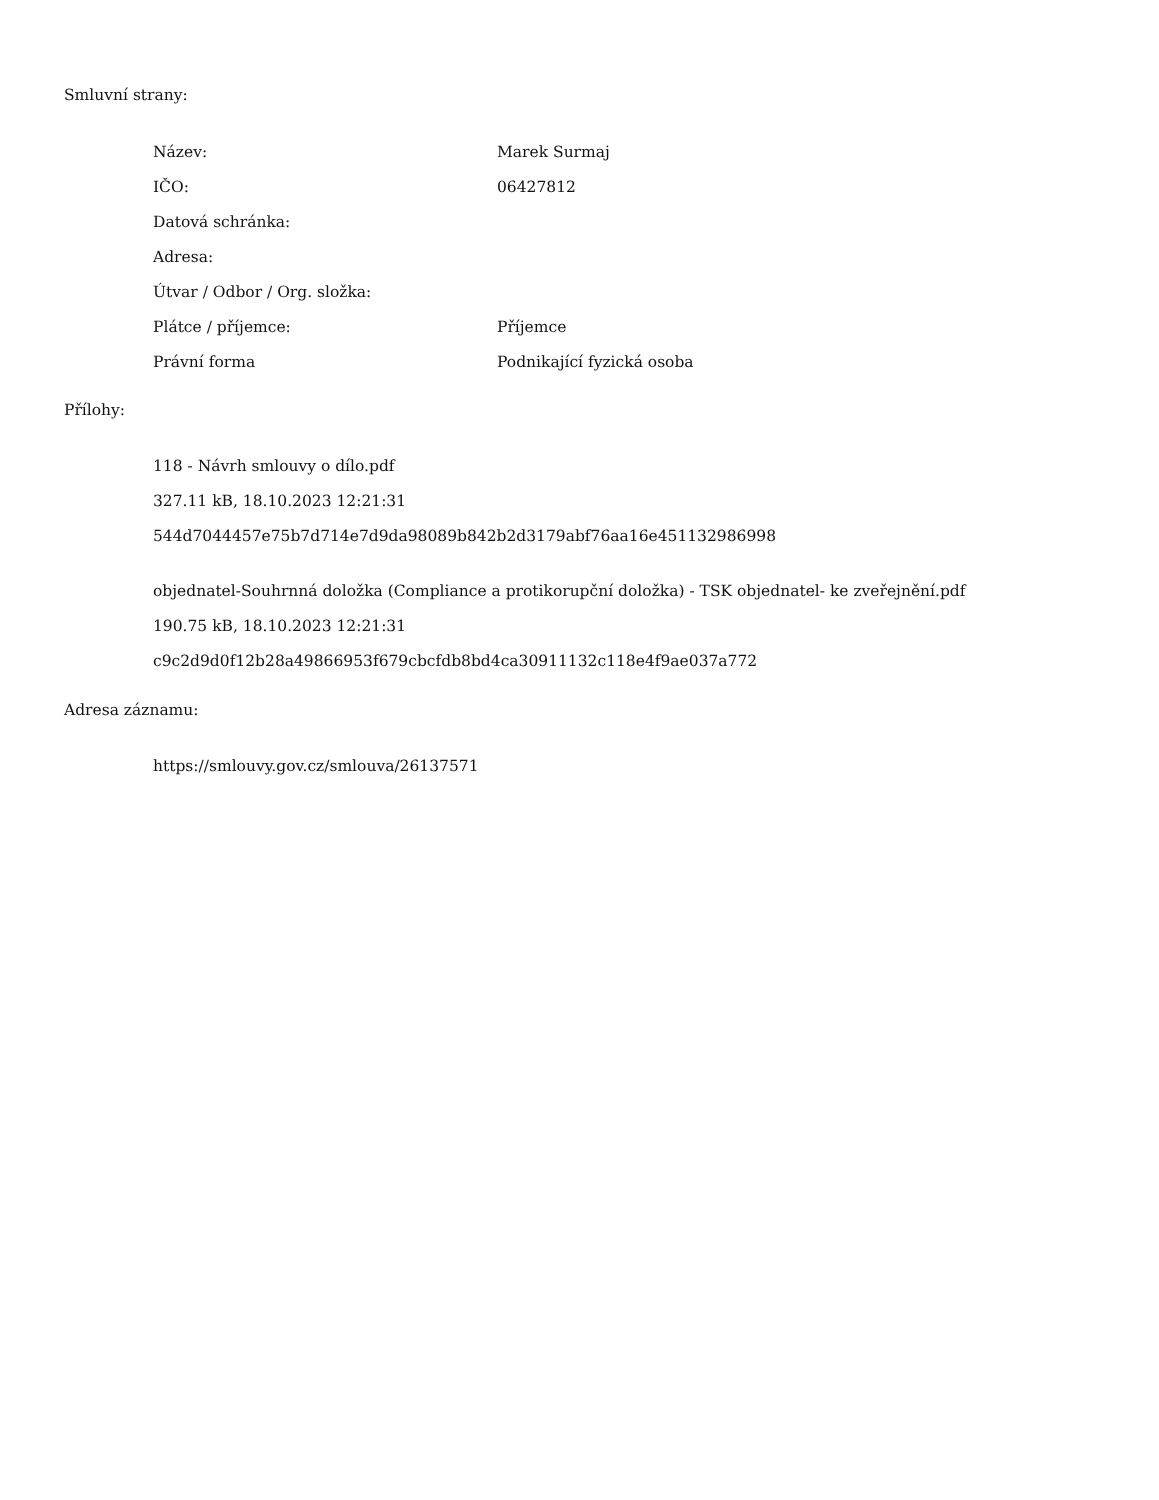Smluvní strany:
| Název: | Marek Surmaj |
| IČO: | 06427812 |
| Datová schránka: | |
| Adresa: | |
| Útvar / Odbor / Org. složka: | |
| Plátce / příjemce: | Příjemce |
| Právní forma | Podnikající fyzická osoba |
Přílohy:
118 - Návrh smlouvy o dílo.pdf
327.11 kB, 18.10.2023 12:21:31
544d7044457e75b7d714e7d9da98089b842b2d3179abf76aa16e451132986998
objednatel-Souhrnná doložka (Compliance a protikorupční doložka) - TSK objednatel- ke zveřejnění.pdf
190.75 kB, 18.10.2023 12:21:31
c9c2d9d0f12b28a49866953f679cbcfdb8bd4ca30911132c118e4f9ae037a772
Adresa záznamu:
https://smlouvy.gov.cz/smlouva/26137571